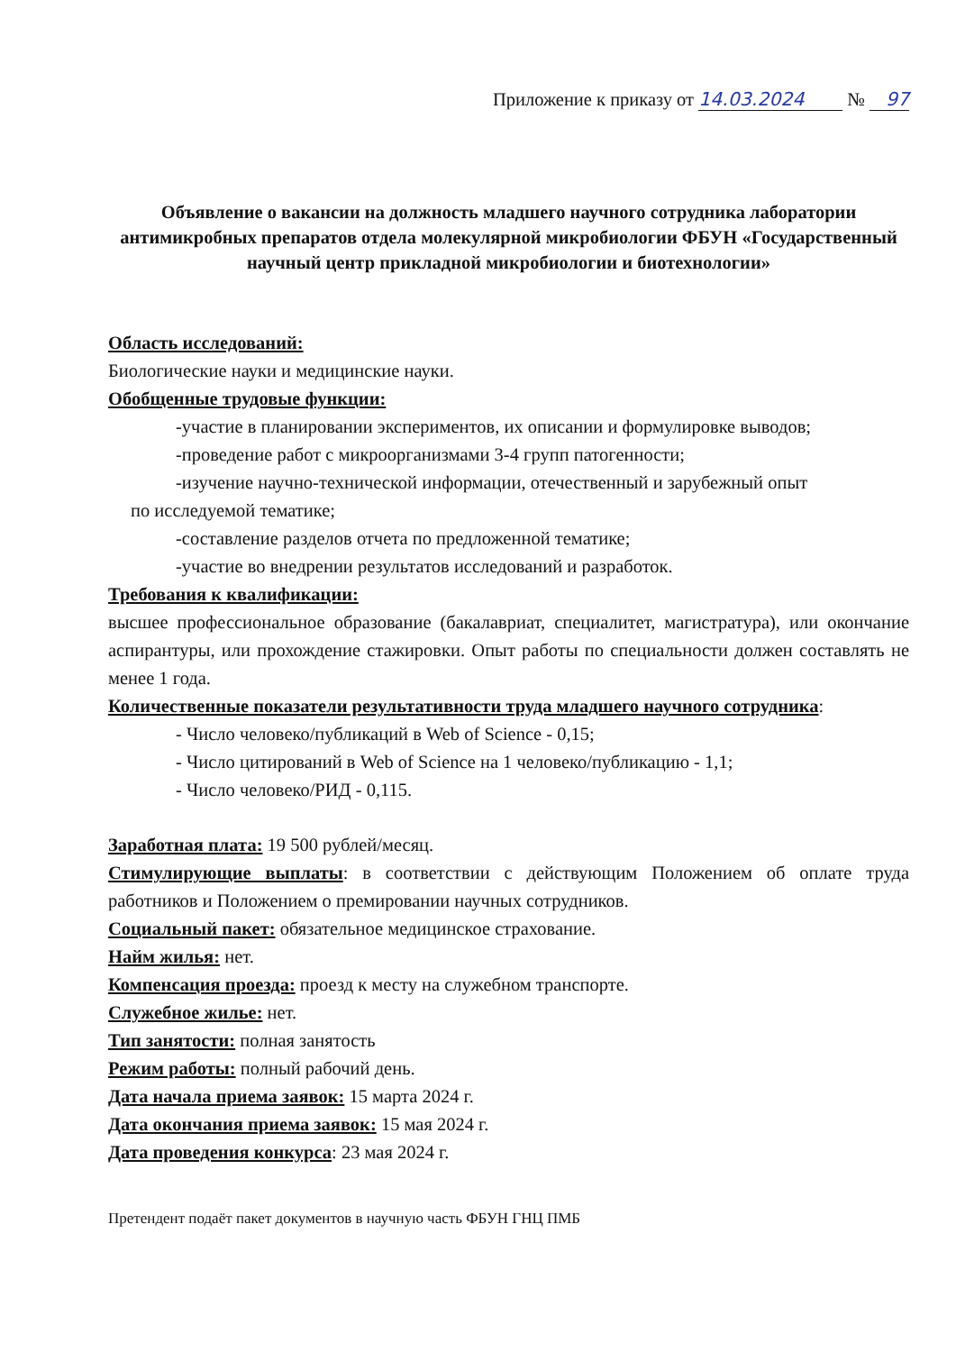Приложение к приказу от 14.03.2024 № 97
Объявление о вакансии на должность младшего научного сотрудника лаборатории антимикробных препаратов отдела молекулярной микробиологии ФБУН «Государственный научный центр прикладной микробиологии и биотехнологии»
Область исследований:
Биологические науки и медицинские науки.
Обобщенные трудовые функции:
-участие в планировании экспериментов, их описании и формулировке выводов;
-проведение работ с микроорганизмами 3-4 групп патогенности;
-изучение научно-технической информации, отечественный и зарубежный опыт
по исследуемой тематике;
-составление разделов отчета по предложенной тематике;
-участие во внедрении результатов исследований и разработок.
Требования к квалификации:
высшее профессиональное образование (бакалавриат, специалитет, магистратура), или окончание аспирантуры, или прохождение стажировки. Опыт работы по специальности должен составлять не менее 1 года.
Количественные показатели результативности труда младшего научного сотрудника:
- Число человеко/публикаций в Web of Science - 0,15;
- Число цитирований в Web of Science на 1 человеко/публикацию - 1,1;
- Число человеко/РИД - 0,115.
Заработная плата: 19 500 рублей/месяц.
Стимулирующие выплаты: в соответствии с действующим Положением об оплате труда работников и Положением о премировании научных сотрудников.
Социальный пакет: обязательное медицинское страхование.
Найм жилья: нет.
Компенсация проезда: проезд к месту на служебном транспорте.
Служебное жилье: нет.
Тип занятости: полная занятость
Режим работы: полный рабочий день.
Дата начала приема заявок: 15 марта 2024 г.
Дата окончания приема заявок: 15 мая 2024 г.
Дата проведения конкурса: 23 мая 2024 г.
Претендент подаёт пакет документов в научную часть ФБУН ГНЦ ПМБ